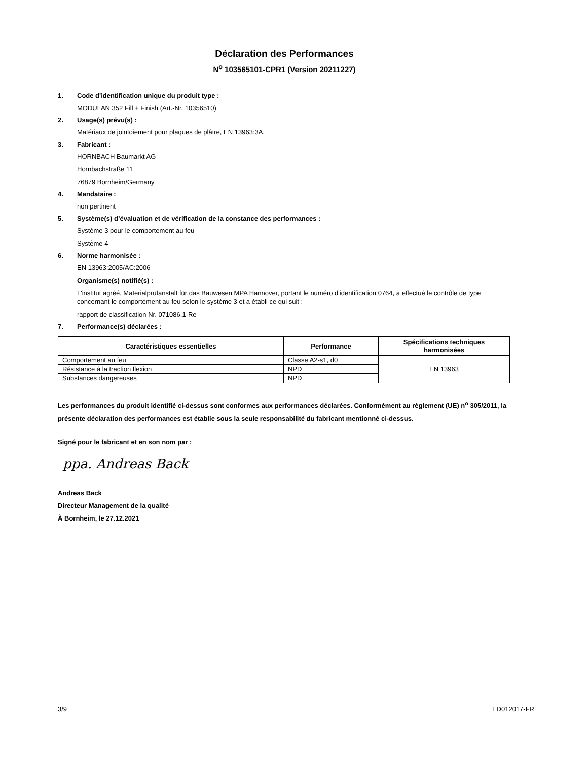Déclaration des Performances
N<sup>o</sup> 103565101-CPR1 (Version 20211227)
1. Code d'identification unique du produit type :
MODULAN 352 Fill + Finish (Art.-Nr. 10356510)
2. Usage(s) prévu(s) :
Matériaux de jointoiement pour plaques de plâtre, EN 13963:3A.
3. Fabricant :
HORNBACH Baumarkt AG
Hornbachstraße 11
76879 Bornheim/Germany
4. Mandataire :
non pertinent
5. Système(s) d’évaluation et de vérification de la constance des performances :
Système 3 pour le comportement au feu
Système 4
6. Norme harmonisée :
EN 13963:2005/AC:2006
Organisme(s) notifié(s) :
L'institut agréé, Materialprüfanstalt für das Bauwesen MPA Hannover, portant le numéro d'identification 0764, a effectué le contrôle de type concernant le comportement au feu selon le système 3 et a établi ce qui suit :
rapport de classification Nr. 071086.1-Re
7. Performance(s) déclarées :
| Caractéristiques essentielles | Performance | Spécifications techniques harmonisées |
| --- | --- | --- |
| Comportement au feu | Classe A2-s1, d0 | EN 13963 |
| Résistance à la traction flexion | NPD | |
| Substances dangereuses | NPD | |
Les performances du produit identifié ci-dessus sont conformes aux performances déclarées. Conformément au règlement (UE) n<sup>o</sup> 305/2011, la présente déclaration des performances est établie sous la seule responsabilité du fabricant mentionné ci-dessus.
Signé pour le fabricant et en son nom par :
ppa. Andreas Back
Andreas Back
Directeur Management de la qualité
À Bornheim, le 27.12.2021
3/9 ED012017-FR